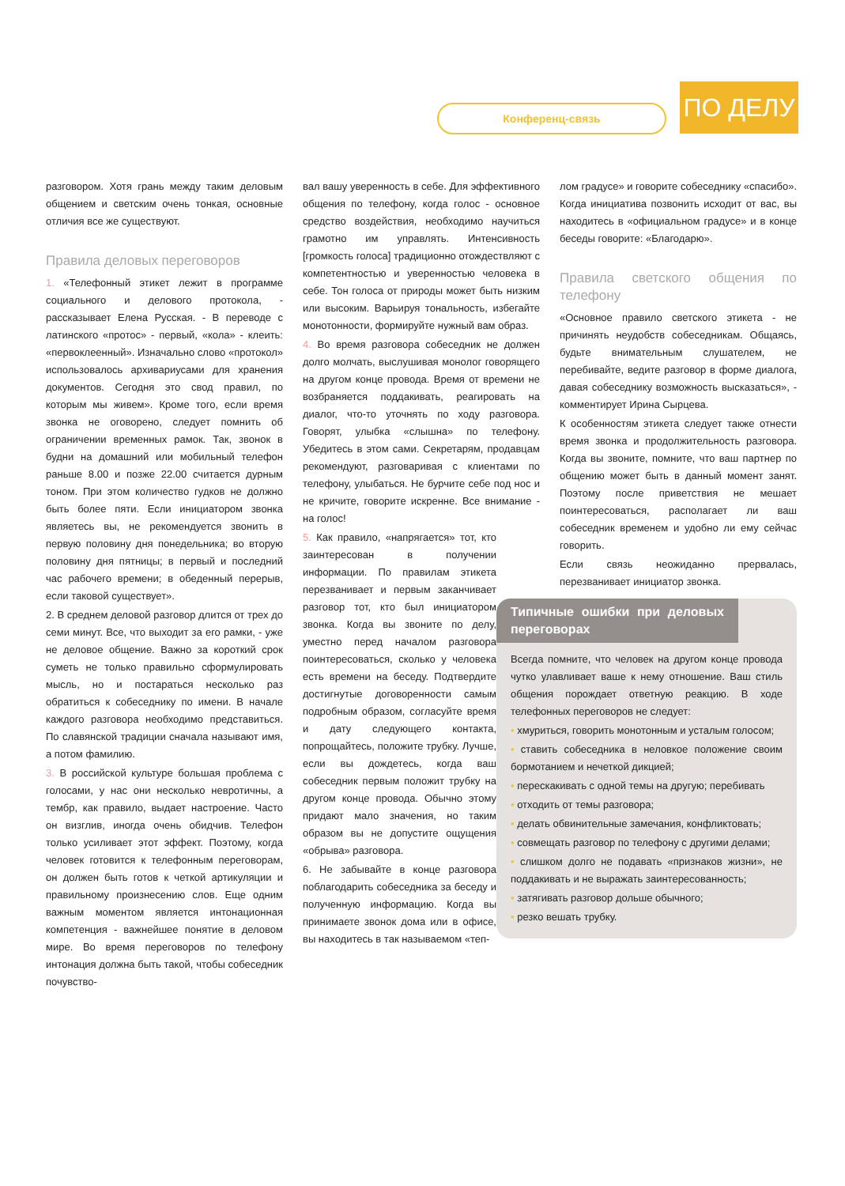Конференц-связь ПО ДЕЛУ
разговором. Хотя грань между таким деловым общением и светским очень тонкая, основные отличия все же существуют.
Правила деловых переговоров
1. «Телефонный этикет лежит в программе социального и делового протокола, - рассказывает Елена Русская. - В переводе с латинского «протос» - первый, «кола» - клеить: «первоклеенный». Изначально слово «протокол» использовалось архивариусами для хранения документов. Сегодня это свод правил, по которым мы живем». Кроме того, если время звонка не оговорено, следует помнить об ограничении временных рамок. Так, звонок в будни на домашний или мобильный телефон раньше 8.00 и позже 22.00 считается дурным тоном. При этом количество гудков не должно быть более пяти. Если инициатором звонка являетесь вы, не рекомендуется звонить в первую половину дня понедельника; во вторую половину дня пятницы; в первый и последний час рабочего времени; в обеденный перерыв, если таковой существует».
2. В среднем деловой разговор длится от трех до семи минут. Все, что выходит за его рамки, - уже не деловое общение. Важно за короткий срок суметь не только правильно сформулировать мысль, но и постараться несколько раз обратиться к собеседнику по имени. В начале каждого разговора необходимо представиться. По славянской традиции сначала называют имя, а потом фамилию.
3. В российской культуре большая проблема с голосами, у нас они несколько невротичны, а тембр, как правило, выдает настроение. Часто он визглив, иногда очень обидчив. Телефон только усиливает этот эффект. Поэтому, когда человек готовится к телефонным переговорам, он должен быть готов к четкой артикуляции и правильному произнесению слов. Еще одним важным моментом является интонационная компетенция - важнейшее понятие в деловом мире. Во время переговоров по телефону интонация должна быть такой, чтобы собеседник почувство-
вал вашу уверенность в себе. Для эффективного общения по телефону, когда голос - основное средство воздействия, необходимо научиться грамотно им управлять. Интенсивность [громкость голоса] традиционно отождествляют с компетентностью и уверенностью человека в себе. Тон голоса от природы может быть низким или высоким. Варьируя тональность, избегайте монотонности, формируйте нужный вам образ.
4. Во время разговора собеседник не должен долго молчать, выслушивая монолог говорящего на другом конце провода. Время от времени не возбраняется поддакивать, реагировать на диалог, что-то уточнять по ходу разговора. Говорят, улыбка «слышна» по телефону. Убедитесь в этом сами. Секретарям, продавцам рекомендуют, разговаривая с клиентами по телефону, улыбаться. Не бурчите себе под нос и не кричите, говорите искренне. Все внимание - на голос!
5. Как правило, «напрягается» тот, кто заинтересован в получении информации. По правилам этикета перезванивает и первым заканчивает разговор тот, кто был инициатором звонка. Когда вы звоните по делу, уместно перед началом разговора поинтересоваться, сколько у человека есть времени на беседу. Подтвердите достигнутые договоренности самым подробным образом, согласуйте время и дату следующего контакта, попрощайтесь, положите трубку. Лучше, если вы дождетесь, когда ваш собеседник первым положит трубку на другом конце провода. Обычно этому придают мало значения, но таким образом вы не допустите ощущения «обрыва» разговора.
6. Не забывайте в конце разговора поблагодарить собеседника за беседу и полученную информацию. Когда вы принимаете звонок дома или в офисе, вы находитесь в так называемом «теп-
лом градусе» и говорите собеседнику «спасибо». Когда инициатива позвонить исходит от вас, вы находитесь в «официальном градусе» и в конце беседы говорите: «Благодарю».
Правила светского общения по телефону
«Основное правило светского этикета - не причинять неудобств собеседникам. Общаясь, будьте внимательным слушателем, не перебивайте, ведите разговор в форме диалога, давая собеседнику возможность высказаться», - комментирует Ирина Сырцева.
К особенностям этикета следует также отнести время звонка и продолжительность разговора. Когда вы звоните, помните, что ваш партнер по общению может быть в данный момент занят. Поэтому после приветствия не мешает поинтересоваться, располагает ли ваш собеседник временем и удобно ли ему сейчас говорить.
Если связь неожиданно прервалась, перезванивает инициатор звонка.
Типичные ошибки при деловых переговорах
Всегда помните, что человек на другом конце провода чутко улавливает ваше к нему отношение. Ваш стиль общения порождает ответную реакцию. В ходе телефонных переговоров не следует:
• хмуриться, говорить монотонным и усталым голосом;
• ставить собеседника в неловкое положение своим бормотанием и нечеткой дикцией;
• перескакивать с одной темы на другую; перебивать
• отходить от темы разговора;
• делать обвинительные замечания, конфликтовать;
• совмещать разговор по телефону с другими делами;
• слишком долго не подавать «признаков жизни», не поддакивать и не выражать заинтересованность;
• затягивать разговор дольше обычного;
• резко вешать трубку.